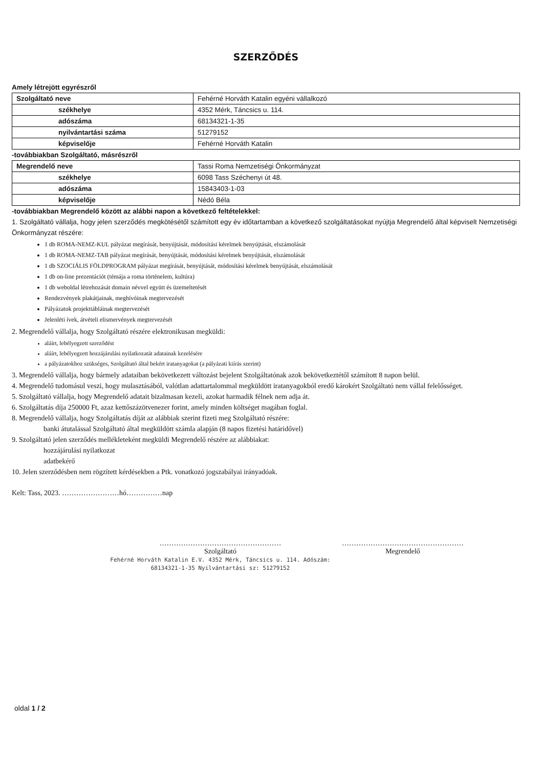SZERZŐDÉS
Amely létrejött egyrészről
| Szolgáltató neve | Fehérné Horváth Katalin egyéni vállalkozó |
| székhelye | 4352 Mérk, Táncsics u. 114. |
| adószáma | 68134321-1-35 |
| nyilvántartási száma | 51279152 |
| képviselője | Fehérné Horváth Katalin |
-továbbiakban Szolgáltató, másrészről
| Megrendelő neve | Tassi Roma Nemzetiségi Önkormányzat |
| székhelye | 6098 Tass Széchenyi út 48. |
| adószáma | 15843403-1-03 |
| képviselője | Nédó Béla |
-továbbiakban Megrendelő között az alábbi napon a következő feltételekkel:
1. Szolgáltató vállalja, hogy jelen szerződés megkötésétől számított egy év időtartamban a következő szolgáltatásokat nyújtja Megrendelő által képviselt Nemzetiségi Önkormányzat részére:
1 db ROMA-NEMZ-KUL pályázat megírását, benyújtását, módosítási kérelmek benyújtását, elszámolását
1 db ROMA-NEMZ-TAB pályázat megírását, benyújtását, módosítási kérelmek benyújtását, elszámolását
1 db SZOCIÁLIS FÖLDPROGRAM pályázat megírását, benyújtását, módosítási kérelmek benyújtását, elszámolását
1 db on-line prezentációt (témája a roma történelem, kultúra)
1 db weboldal létrehozását domain névvel együtt és üzemeltetését
Rendezvények plakátjainak, meghívóinak megtervezését
Pályázatok projekttábláinak megtervezését
Jelenléti ívek, átvételi elismervények megtervezését
2. Megrendelő vállalja, hogy Szolgáltató részére elektronikusan megküldi:
aláírt, lebélyegzett szerződést
aláírt, lebélyegzett hozzájárulási nyilatkozatát adatainak kezelésére
a pályázatokhoz szükséges, Szolgáltató által bekért iratanyagokat (a pályázati kiírás szerint)
3. Megrendelő vállalja, hogy bármely adataiban bekövetkezett változást bejelent Szolgáltatónak azok bekövetkeztétől számított 8 napon belül.
4. Megrendelő tudomásul veszi, hogy mulasztásából, valótlan adattartalommal megküldött iratanyagokból eredő károkért Szolgáltató nem vállal felelősséget.
5. Szolgáltató vállalja, hogy Megrendelő adatait bizalmasan kezeli, azokat harmadik félnek nem adja át.
6. Szolgáltatás díja 250000 Ft, azaz kettőszázötvenezer forint, amely minden költséget magában foglal.
8. Megrendelő vállalja, hogy Szolgáltatás díját az alábbiak szerint fizeti meg Szolgáltató részére:
banki átutalással Szolgáltató által megküldött számla alapján (8 napos fizetési határidővel)
9. Szolgáltató jelen szerződés mellékleteként megküldi Megrendelő részére az alábbiakat:
hozzájárulási nyilatkozat
adatbekérő
10. Jelen szerződésben nem rögzített kérdésekben a Ptk. vonatkozó jogszabályai irányadóak.
Kelt: Tass, 2023. ……………………hó……………nap
……………………………………………
Szolgáltató
Fehérné Horváth Katalin E.V. 4352 Mérk, Táncsics u. 114. Adószám: 68134321-1-35 Nyilvántartási sz: 51279152
……………………………………………
Megrendelő
oldal 1 / 2